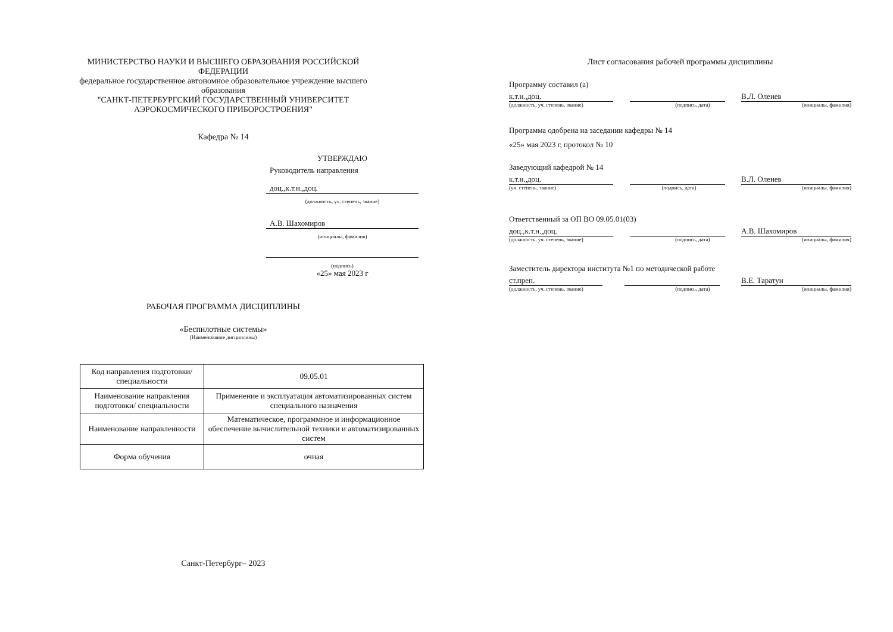МИНИСТЕРСТВО НАУКИ И ВЫСШЕГО ОБРАЗОВАНИЯ РОССИЙСКОЙ
ФЕДЕРАЦИИ
федеральное государственное автономное образовательное учреждение высшего
образования
"САНКТ-ПЕТЕРБУРГСКИЙ ГОСУДАРСТВЕННЫЙ УНИВЕРСИТЕТ
АЭРОКОСМИЧЕСКОГО ПРИБОРОСТРОЕНИЯ"
Кафедра № 14
УТВЕРЖДАЮ
Руководитель направления
доц.,к.т.н.,доц.
(должность, уч. степень, звание)
А.В. Шахомиров
(инициалы, фамилия)
(подпись)
«25» мая 2023 г
РАБОЧАЯ ПРОГРАММА ДИСЦИПЛИНЫ
«Беспилотные системы»
(Наименование дисциплины)
| Код направления подготовки/ специальности | 09.05.01 |
| Наименование направления подготовки/ специальности | Применение и эксплуатация автоматизированных систем специального назначения |
| Наименование направленности | Математическое, программное и информационное обеспечение вычислительной техники и автоматизированных систем |
| Форма обучения | очная |
Санкт-Петербург– 2023
Лист согласования рабочей программы дисциплины
Программу составил (а)
к.т.н.,доц. В.Л. Оленев
(должность, уч. степень, звание) (подпись, дата) (инициалы, фамилия)
Программа одобрена на заседании кафедры № 14
«25» мая 2023 г, протокол № 10
Заведующий кафедрой № 14
к.т.н.,доц. В.Л. Оленев
(уч. степень, звание) (подпись, дата) (инициалы, фамилия)
Ответственный за ОП ВО 09.05.01(03)
доц.,к.т.н.,доц. А.В. Шахомиров
(должность, уч. степень, звание) (подпись, дата) (инициалы, фамилия)
Заместитель директора института №1 по методической работе
ст.преп. В.Е. Таратун
(должность, уч. степень, звание) (подпись, дата) (инициалы, фамилия)